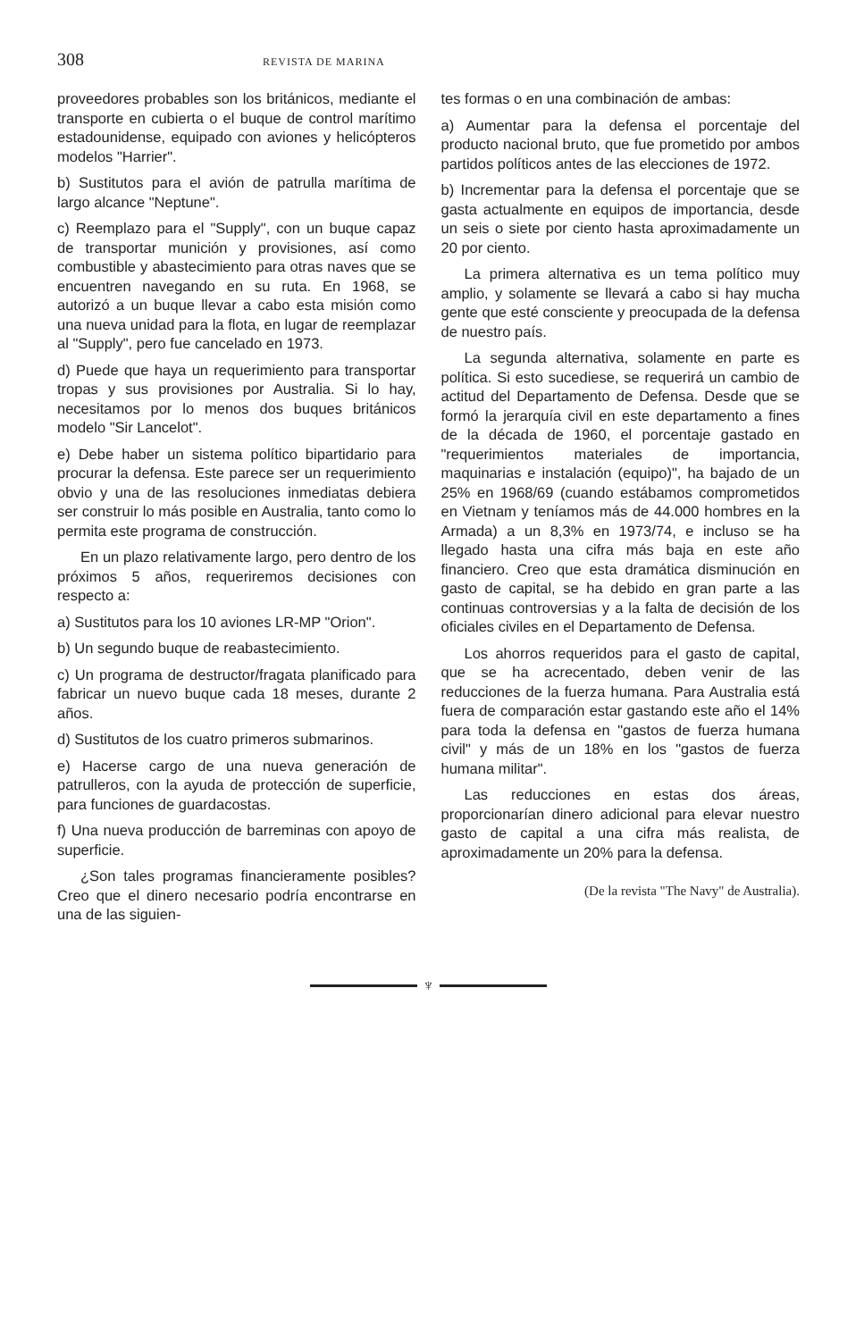308
REVISTA DE MARINA
proveedores probables son los británicos, mediante el transporte en cubierta o el buque de control marítimo estadounidense, equipado con aviones y helicópteros modelos "Harrier".
b) Sustitutos para el avión de patrulla marítima de largo alcance "Neptune".
c) Reemplazo para el "Supply", con un buque capaz de transportar munición y provisiones, así como combustible y abastecimiento para otras naves que se encuentren navegando en su ruta. En 1968, se autorizó a un buque llevar a cabo esta misión como una nueva unidad para la flota, en lugar de reemplazar al "Supply", pero fue cancelado en 1973.
d) Puede que haya un requerimiento para transportar tropas y sus provisiones por Australia. Si lo hay, necesitamos por lo menos dos buques británicos modelo "Sir Lancelot".
e) Debe haber un sistema político bipartidario para procurar la defensa. Este parece ser un requerimiento obvio y una de las resoluciones inmediatas debiera ser construir lo más posible en Australia, tanto como lo permita este programa de construcción.
En un plazo relativamente largo, pero dentro de los próximos 5 años, requeriremos decisiones con respecto a:
a) Sustitutos para los 10 aviones LR-MP "Orion".
b) Un segundo buque de reabastecimiento.
c) Un programa de destructor/fragata planificado para fabricar un nuevo buque cada 18 meses, durante 2 años.
d) Sustitutos de los cuatro primeros submarinos.
e) Hacerse cargo de una nueva generación de patrulleros, con la ayuda de protección de superficie, para funciones de guardacostas.
f) Una nueva producción de barreminas con apoyo de superficie.
¿Son tales programas financieramente posibles? Creo que el dinero necesario podría encontrarse en una de las siguien-
tes formas o en una combinación de ambas:
a) Aumentar para la defensa el porcentaje del producto nacional bruto, que fue prometido por ambos partidos políticos antes de las elecciones de 1972.
b) Incrementar para la defensa el porcentaje que se gasta actualmente en equipos de importancia, desde un seis o siete por ciento hasta aproximadamente un 20 por ciento.
La primera alternativa es un tema político muy amplio, y solamente se llevará a cabo si hay mucha gente que esté consciente y preocupada de la defensa de nuestro país.
La segunda alternativa, solamente en parte es política. Si esto sucediese, se requerirá un cambio de actitud del Departamento de Defensa. Desde que se formó la jerarquía civil en este departamento a fines de la década de 1960, el porcentaje gastado en "requerimientos materiales de importancia, maquinarias e instalación (equipo)", ha bajado de un 25% en 1968/69 (cuando estábamos comprometidos en Vietnam y teníamos más de 44.000 hombres en la Armada) a un 8,3% en 1973/74, e incluso se ha llegado hasta una cifra más baja en este año financiero. Creo que esta dramática disminución en gasto de capital, se ha debido en gran parte a las continuas controversias y a la falta de decisión de los oficiales civiles en el Departamento de Defensa.
Los ahorros requeridos para el gasto de capital, que se ha acrecentado, deben venir de las reducciones de la fuerza humana. Para Australia está fuera de comparación estar gastando este año el 14% para toda la defensa en "gastos de fuerza humana civil" y más de un 18% en los "gastos de fuerza humana militar".
Las reducciones en estas dos áreas, proporcionarían dinero adicional para elevar nuestro gasto de capital a una cifra más realista, de aproximadamente un 20% para la defensa.
(De la revista "The Navy" de Australia).
♆